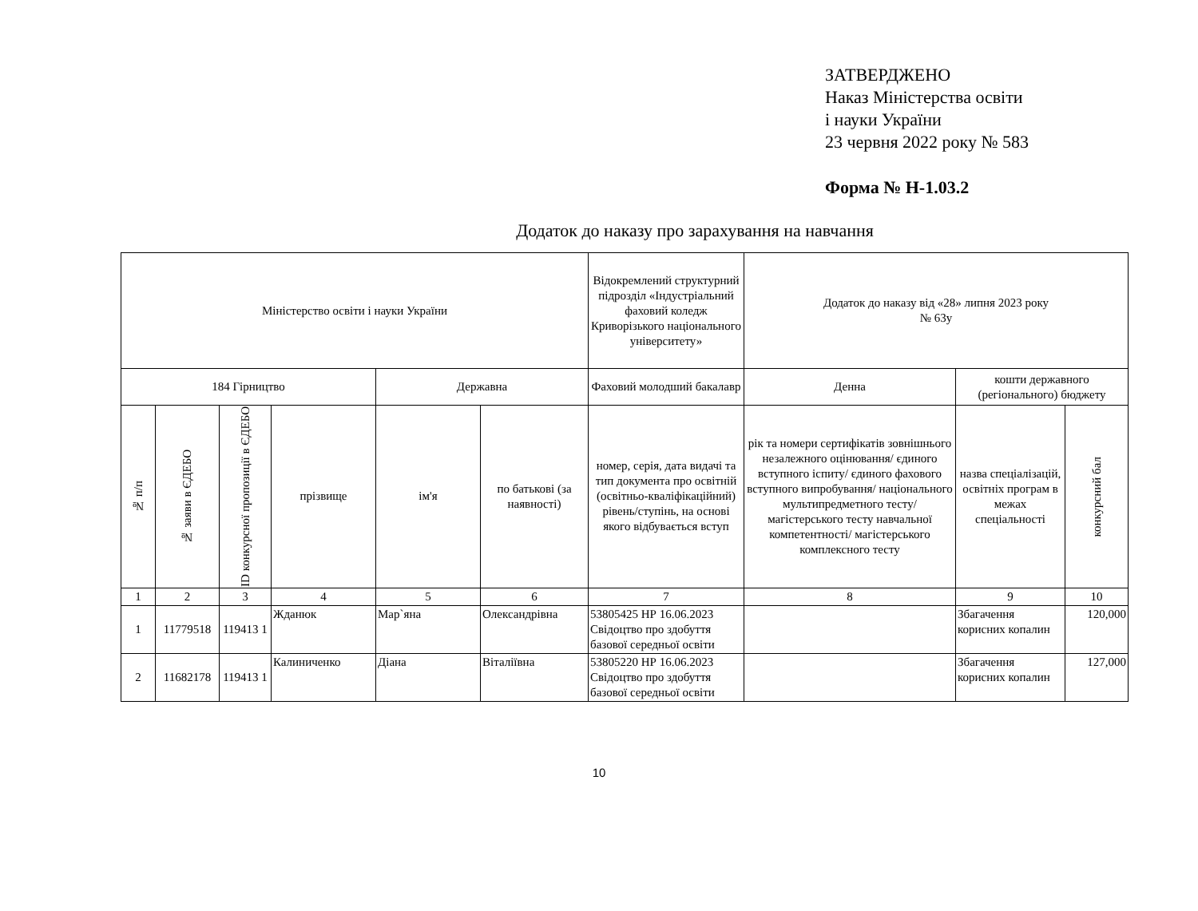ЗАТВЕРДЖЕНО
Наказ Міністерства освіти
і науки України
23 червня 2022 року № 583
Форма № Н-1.03.2
Додаток до наказу про зарахування на навчання
| Міністерство освіти і науки України | | | | | | Відокремлений структурний підрозділ «Індустріальний фаховий коледж Криворізького національного університету» | Додаток до наказу від «28» липня 2023 року № 63у | | |
| --- | --- | --- | --- | --- | --- | --- | --- | --- | --- |
| 184 Гірництво | | | | Державна | | Фаховий молодший бакалавр | Денна | кошти державного (регіонального) бюджету | |
| № п/п | № заяви в ЄДЕБО | ID конкурсної пропозиції в ЄДЕБО | прізвище | ім'я | по батькові (за наявності) | номер, серія, дата видачі та тип документа про освітній (освітньо-кваліфікаційний) рівень/ступінь, на основі якого відбувається вступ | рік та номери сертифікатів зовнішнього незалежного оцінювання/ єдиного вступного іспиту/ єдиного фахового вступного випробування/ національного мультипредметного тесту/ магістерського тесту навчальної компетентності/ магістерського комплексного тесту | назва спеціалізацій, освітніх програм в межах спеціальності | конкурсний бал |
| 1 | 2 | 3 | 4 | 5 | 6 | 7 | 8 | 9 | 10 |
| 1 | 11779518 | 119413 1 | Жданюк | Мар`яна | Олександрівна | 53805425 НР 16.06.2023 Свідоцтво про здобуття базової середньої освіти | | Збагачення корисних копалин | 120,000 |
| 2 | 11682178 | 119413 1 | Калиниченко | Діана | Віталіївна | 53805220 НР 16.06.2023 Свідоцтво про здобуття базової середньої освіти | | Збагачення корисних копалин | 127,000 |
10